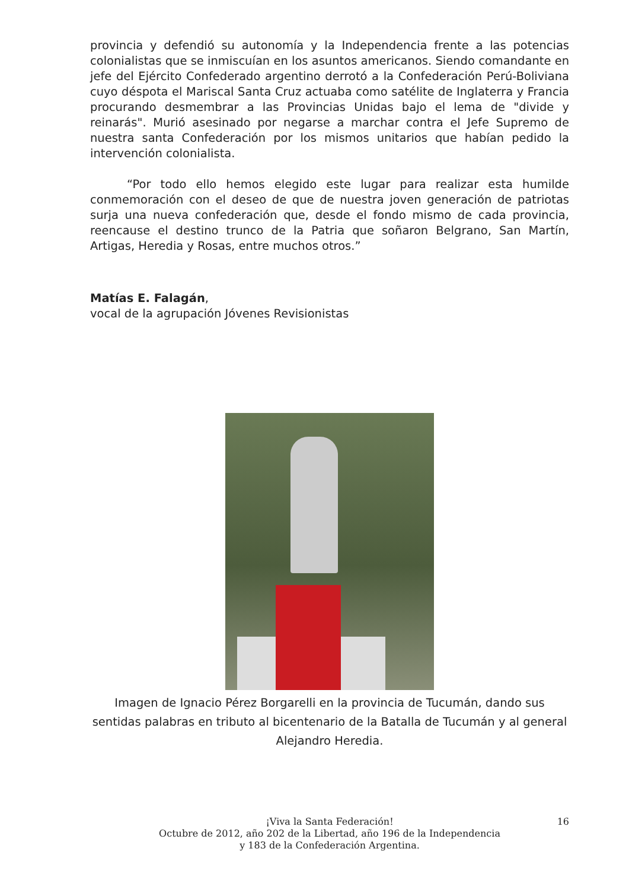provincia y defendió su autonomía y la Independencia frente a las potencias colonialistas que se inmiscuían en los asuntos americanos. Siendo comandante en jefe del Ejército Confederado argentino derrotó a la Confederación Perú-Boliviana cuyo déspota el Mariscal Santa Cruz actuaba como satélite de Inglaterra y Francia procurando desmembrar a las Provincias Unidas bajo el lema de "divide y reinarás". Murió asesinado por negarse a marchar contra el Jefe Supremo de nuestra santa Confederación por los mismos unitarios que habían pedido la intervención colonialista.
“Por todo ello hemos elegido este lugar para realizar esta humilde conmemoración con el deseo de que de nuestra joven generación de patriotas surja una nueva confederación que, desde el fondo mismo de cada provincia, reencause el destino trunco de la Patria que soñaron Belgrano, San Martín, Artigas, Heredia y Rosas, entre muchos otros.”
Matías E. Falagán,
vocal de la agrupación Jóvenes Revisionistas
Imagen de Ignacio Pérez Borgarelli en la provincia de Tucumán, dando sus sentidas palabras en tributo al bicentenario de la Batalla de Tucumán y al general Alejandro Heredia.
¡Viva la Santa Federación!
Octubre de 2012, año 202 de la Libertad, año 196 de la Independencia
y 183 de la Confederación Argentina.
16